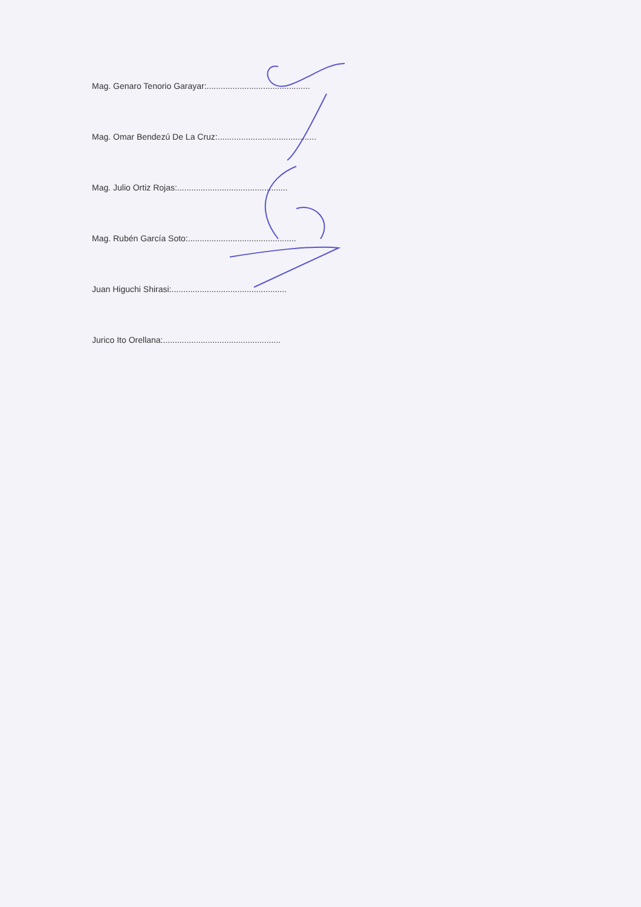Mag. Genaro Tenorio Garayar:............................................
Mag. Omar Bendezú De La Cruz:..........................................
Mag. Julio Ortiz Rojas:...............................................
Mag. Rubén García Soto:..............................................
Juan Higuchi Shirasi:.................................................
Jurico Ito Orellana:..................................................